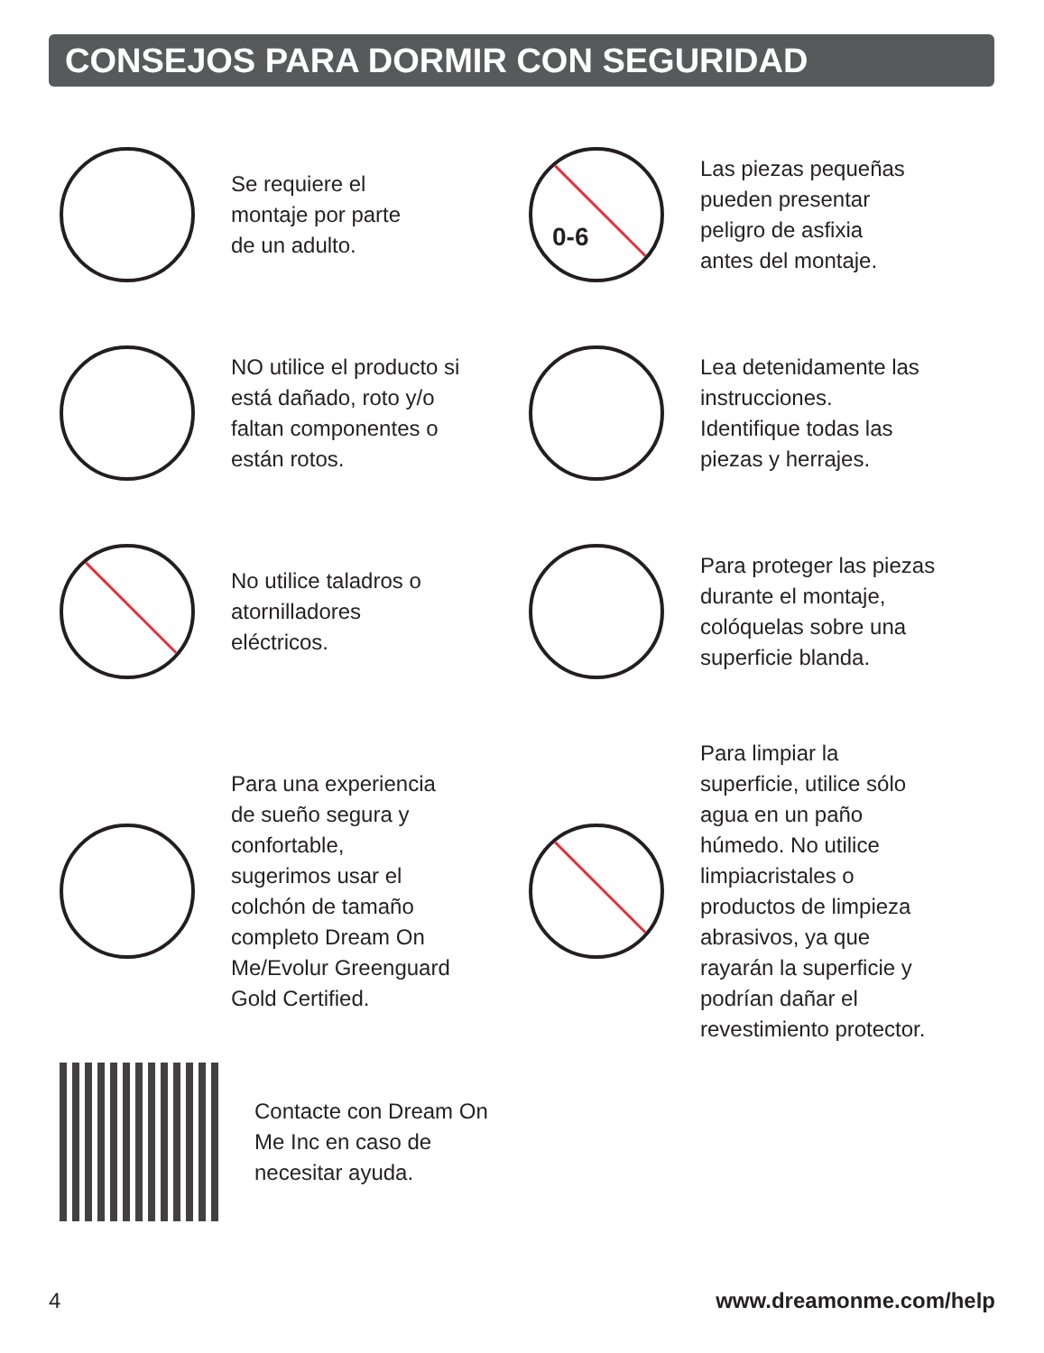CONSEJOS PARA DORMIR CON SEGURIDAD
Se requiere el
montaje por parte
de un adulto.
0-6
Las piezas pequeñas
pueden presentar
peligro de asfixia
antes del montaje.
NO utilice el producto si
está dañado, roto y/o
faltan componentes o
están rotos.
Lea detenidamente las
instrucciones.
Identifique todas las
piezas y herrajes.
No utilice taladros o
atornilladores
eléctricos.
Para proteger las piezas
durante el montaje,
colóquelas sobre una
superficie blanda.
Para una experiencia
de sueño segura y
confortable,
sugerimos usar el
colchón de tamaño
completo Dream On
Me/Evolur Greenguard
Gold Certified.
Para limpiar la
superficie, utilice sólo
agua en un paño
húmedo. No utilice
limpiacristales o
productos de limpieza
abrasivos, ya que
rayarán la superficie y
podrían dañar el
revestimiento protector.
Contacte con Dream On
Me Inc en caso de
necesitar ayuda.
4 www.dreamonme.com/help